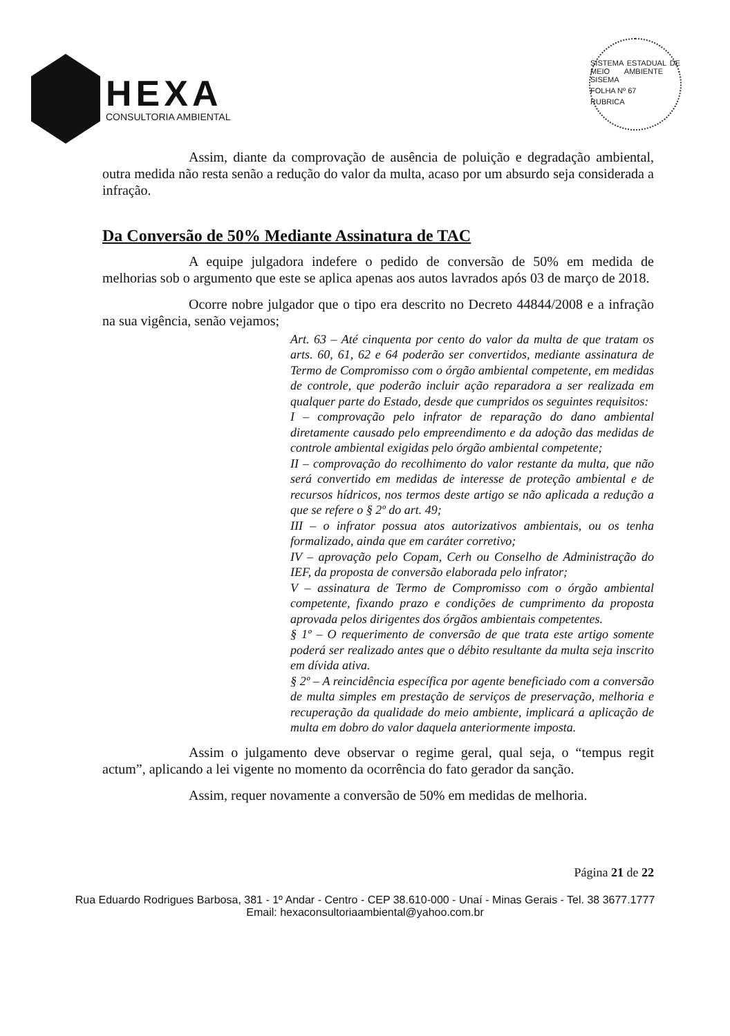HEXA
CONSULTORIA AMBIENTAL
SISTEMA ESTADUAL DE MEIO AMBIENTE - SISEMA
FOLHA Nº 67
RUBRICA
Assim, diante da comprovação de ausência de poluição e degradação ambiental, outra medida não resta senão a redução do valor da multa, acaso por um absurdo seja considerada a infração.
Da Conversão de 50% Mediante Assinatura de TAC
A equipe julgadora indefere o pedido de conversão de 50% em medida de melhorias sob o argumento que este se aplica apenas aos autos lavrados após 03 de março de 2018.
Ocorre nobre julgador que o tipo era descrito no Decreto 44844/2008 e a infração na sua vigência, senão vejamos;
Art. 63 – Até cinquenta por cento do valor da multa de que tratam os arts. 60, 61, 62 e 64 poderão ser convertidos, mediante assinatura de Termo de Compromisso com o órgão ambiental competente, em medidas de controle, que poderão incluir ação reparadora a ser realizada em qualquer parte do Estado, desde que cumpridos os seguintes requisitos:
I – comprovação pelo infrator de reparação do dano ambiental diretamente causado pelo empreendimento e da adoção das medidas de controle ambiental exigidas pelo órgão ambiental competente;
II – comprovação do recolhimento do valor restante da multa, que não será convertido em medidas de interesse de proteção ambiental e de recursos hídricos, nos termos deste artigo se não aplicada a redução a que se refere o § 2º do art. 49;
III – o infrator possua atos autorizativos ambientais, ou os tenha formalizado, ainda que em caráter corretivo;
IV – aprovação pelo Copam, Cerh ou Conselho de Administração do IEF, da proposta de conversão elaborada pelo infrator;
V – assinatura de Termo de Compromisso com o órgão ambiental competente, fixando prazo e condições de cumprimento da proposta aprovada pelos dirigentes dos órgãos ambientais competentes.
§ 1º – O requerimento de conversão de que trata este artigo somente poderá ser realizado antes que o débito resultante da multa seja inscrito em dívida ativa.
§ 2º – A reincidência específica por agente beneficiado com a conversão de multa simples em prestação de serviços de preservação, melhoria e recuperação da qualidade do meio ambiente, implicará a aplicação de multa em dobro do valor daquela anteriormente imposta.
Assim o julgamento deve observar o regime geral, qual seja, o “tempus regit actum”, aplicando a lei vigente no momento da ocorrência do fato gerador da sanção.
Assim, requer novamente a conversão de 50% em medidas de melhoria.
Página 21 de 22
Rua Eduardo Rodrigues Barbosa, 381 - 1º Andar - Centro - CEP 38.610-000 - Unaí - Minas Gerais - Tel. 38 3677.1777
Email: hexaconsultoriaambiental@yahoo.com.br